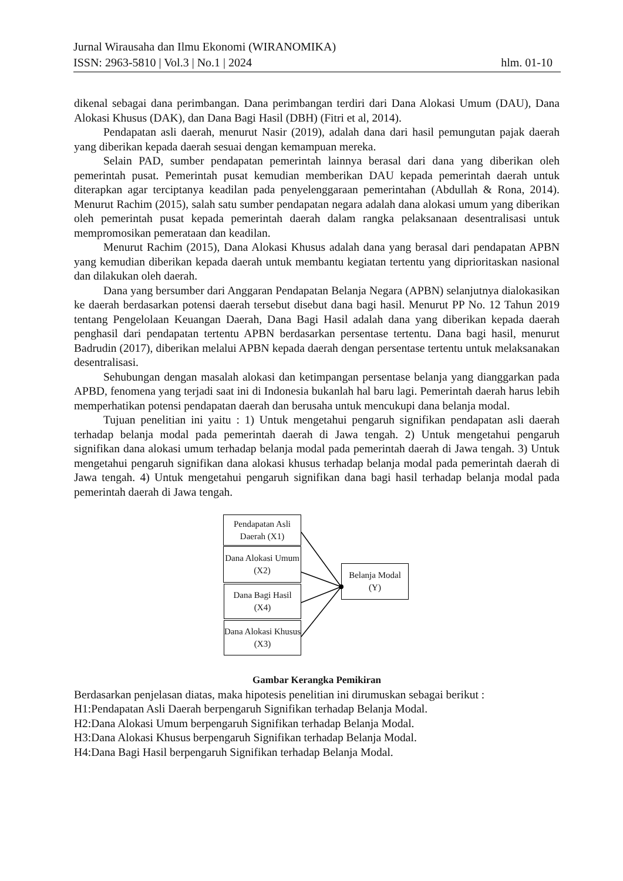Jurnal Wirausaha dan Ilmu Ekonomi (WIRANOMIKA)
ISSN: 2963-5810 | Vol.3 | No.1 | 2024 hlm. 01-10
dikenal sebagai dana perimbangan. Dana perimbangan terdiri dari Dana Alokasi Umum (DAU), Dana Alokasi Khusus (DAK), dan Dana Bagi Hasil (DBH) (Fitri et al, 2014).
Pendapatan asli daerah, menurut Nasir (2019), adalah dana dari hasil pemungutan pajak daerah yang diberikan kepada daerah sesuai dengan kemampuan mereka.
Selain PAD, sumber pendapatan pemerintah lainnya berasal dari dana yang diberikan oleh pemerintah pusat. Pemerintah pusat kemudian memberikan DAU kepada pemerintah daerah untuk diterapkan agar terciptanya keadilan pada penyelenggaraan pemerintahan (Abdullah & Rona, 2014). Menurut Rachim (2015), salah satu sumber pendapatan negara adalah dana alokasi umum yang diberikan oleh pemerintah pusat kepada pemerintah daerah dalam rangka pelaksanaan desentralisasi untuk mempromosikan pemerataan dan keadilan.
Menurut Rachim (2015), Dana Alokasi Khusus adalah dana yang berasal dari pendapatan APBN yang kemudian diberikan kepada daerah untuk membantu kegiatan tertentu yang diprioritaskan nasional dan dilakukan oleh daerah.
Dana yang bersumber dari Anggaran Pendapatan Belanja Negara (APBN) selanjutnya dialokasikan ke daerah berdasarkan potensi daerah tersebut disebut dana bagi hasil. Menurut PP No. 12 Tahun 2019 tentang Pengelolaan Keuangan Daerah, Dana Bagi Hasil adalah dana yang diberikan kepada daerah penghasil dari pendapatan tertentu APBN berdasarkan persentase tertentu. Dana bagi hasil, menurut Badrudin (2017), diberikan melalui APBN kepada daerah dengan persentase tertentu untuk melaksanakan desentralisasi.
Sehubungan dengan masalah alokasi dan ketimpangan persentase belanja yang dianggarkan pada APBD, fenomena yang terjadi saat ini di Indonesia bukanlah hal baru lagi. Pemerintah daerah harus lebih memperhatikan potensi pendapatan daerah dan berusaha untuk mencukupi dana belanja modal.
Tujuan penelitian ini yaitu : 1) Untuk mengetahui pengaruh signifikan pendapatan asli daerah terhadap belanja modal pada pemerintah daerah di Jawa tengah. 2) Untuk mengetahui pengaruh signifikan dana alokasi umum terhadap belanja modal pada pemerintah daerah di Jawa tengah. 3) Untuk mengetahui pengaruh signifikan dana alokasi khusus terhadap belanja modal pada pemerintah daerah di Jawa tengah. 4) Untuk mengetahui pengaruh signifikan dana bagi hasil terhadap belanja modal pada pemerintah daerah di Jawa tengah.
Pendapatan Asli Daerah (X1)
Dana Alokasi Umum (X2)
Dana Bagi Hasil (X4)
Dana Alokasi Khusus (X3)
Belanja Modal (Y)
Gambar Kerangka Pemikiran
Berdasarkan penjelasan diatas, maka hipotesis penelitian ini dirumuskan sebagai berikut :
H1:Pendapatan Asli Daerah berpengaruh Signifikan terhadap Belanja Modal.
H2:Dana Alokasi Umum berpengaruh Signifikan terhadap Belanja Modal.
H3:Dana Alokasi Khusus berpengaruh Signifikan terhadap Belanja Modal.
H4:Dana Bagi Hasil berpengaruh Signifikan terhadap Belanja Modal.